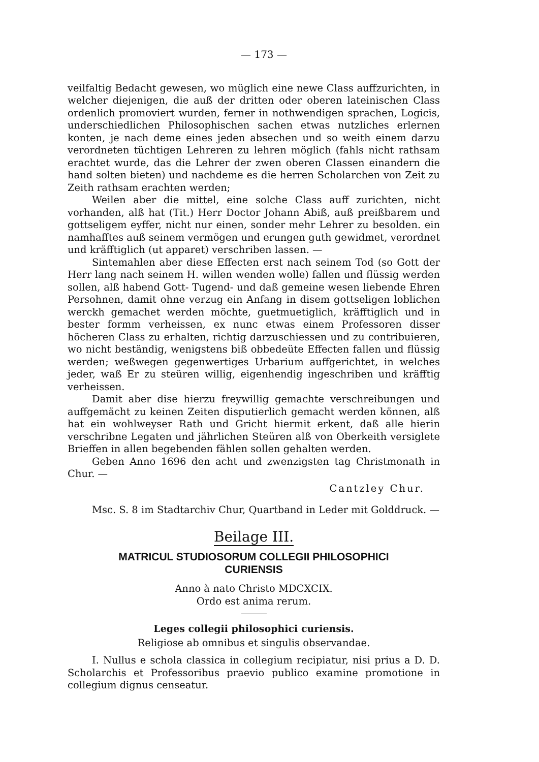— 173 —
veilfaltig Bedacht gewesen, wo müglich eine newe Class auffzurichten, in welcher diejenigen, die auß der dritten oder oberen lateinischen Class ordenlich promoviert wurden, ferner in nothwendigen sprachen, Logicis, underschiedlichen Philosophischen sachen etwas nutzliches erlernen konten, je nach deme eines jeden absechen und so weith einem darzu verordneten tüchtigen Lehreren zu lehren möglich (fahls nicht rathsam erachtet wurde, das die Lehrer der zwen oberen Classen einandern die hand solten bieten) und nachdeme es die herren Scholarchen von Zeit zu Zeith rathsam erachten werden;
Weilen aber die mittel, eine solche Class auff zurichten, nicht vorhanden, alß hat (Tit.) Herr Doctor Johann Abiß, auß preißbarem und gottseligem eyffer, nicht nur einen, sonder mehr Lehrer zu besolden. ein namhafftes auß seinem vermögen und erungen guth gewidmet, verordnet und kräfftiglich (ut apparet) verschriben lassen. —
Sintemahlen aber diese Effecten erst nach seinem Tod (so Gott der Herr lang nach seinem H. willen wenden wolle) fallen und flüssig werden sollen, alß habend Gott- Tugend- und daß gemeine wesen liebende Ehren Persohnen, damit ohne verzug ein Anfang in disem gottseligen loblichen werckh gemachet werden möchte, guetmuetiglich, kräfftiglich und in bester formm verheissen, ex nunc etwas einem Professoren disser höcheren Class zu erhalten, richtig darzuschiessen und zu contribuieren, wo nicht beständig, wenigstens biß obbedeüte Effecten fallen und flüssig werden; weßwegen gegenwertiges Urbarium auffgerichtet, in welches jeder, waß Er zu steüren willig, eigenhendig ingeschriben und kräfftig verheissen.
Damit aber dise hierzu freywillig gemachte verschreibungen und auffgemächt zu keinen Zeiten disputierlich gemacht werden können, alß hat ein wohlweyser Rath und Gricht hiermit erkent, daß alle hierin verschribne Legaten und jährlichen Steüren alß von Oberkeith versiglete Brieffen in allen begebenden fählen sollen gehalten werden.
Geben Anno 1696 den acht und zwenzigsten tag Christmonath in Chur. —
Cantzley Chur.
Msc. S. 8 im Stadtarchiv Chur, Quartband in Leder mit Golddruck. —
Beilage III.
MATRICUL STUDIOSORUM COLLEGII PHILOSOPHICI
CURIENSIS
Anno à nato Christo MDCXCIX.
Ordo est anima rerum.
Leges collegii philosophici curiensis.
Religiose ab omnibus et singulis observandae.
I. Nullus e schola classica in collegium recipiatur, nisi prius a D. D. Scholarchis et Professoribus praevio publico examine promotione in collegium dignus censeatur.